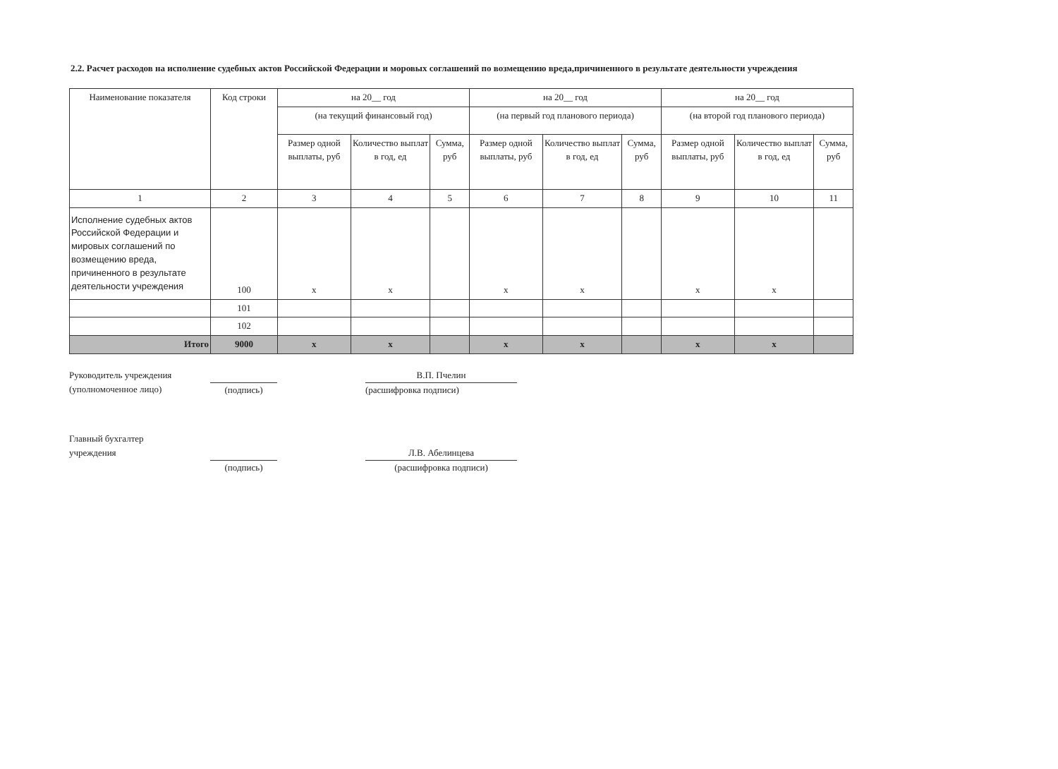2.2. Расчет расходов на исполнение судебных актов Российской Федерации и моровых соглашений по возмещению вреда,причиненного в результате деятельности учреждения
| Наименование показателя | Код строки | на 20__ год | | | на 20__ год | | | на 20__ год | | |
| --- | --- | --- | --- | --- | --- | --- | --- | --- | --- | --- |
| | | (на текущий финансовый год) | | | (на первый год планового периода) | | | (на второй год планового периода) | | |
| | | Размер одной выплаты, руб | Количество выплат в год, ед | Сумма, руб | Размер одной выплаты, руб | Количество выплат в год, ед | Сумма, руб | Размер одной выплаты, руб | Количество выплат в год, ед | Сумма, руб |
| 1 | 2 | 3 | 4 | 5 | 6 | 7 | 8 | 9 | 10 | 11 |
| Исполнение судебных актов Российской Федерации и мировых соглашений по возмещению вреда, причиненного в результате деятельности учреждения | 100 | х | х | | х | х | | х | х | |
| | 101 | | | | | | | | | |
| | 102 | | | | | | | | | |
| Итого | 9000 | х | х | | х | х | | х | х | |
Руководитель учреждения
(уполномоченное лицо)
(подпись) В.П. Пчелин
(расшифровка подписи)
Главный бухгалтер
учреждения
(подпись)
Л.В. Абелинцева
(расшифровка подписи)